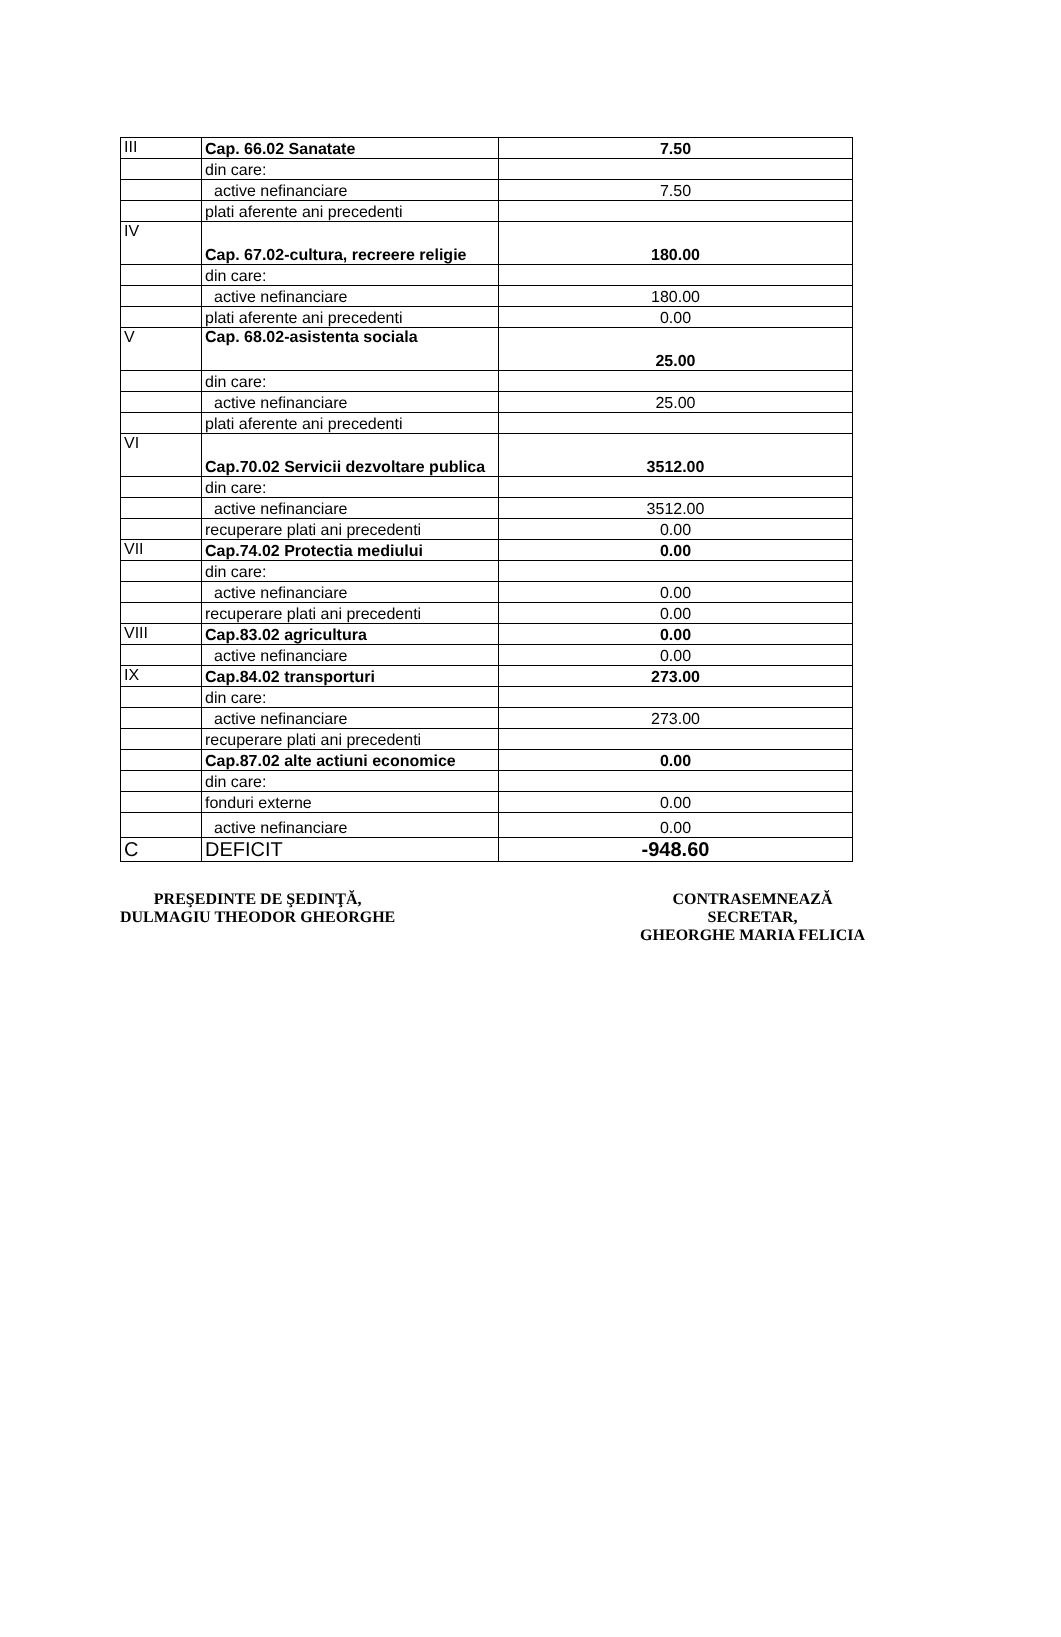| III | Cap. 66.02 Sanatate | 7.50 |
| | din care: | |
| | active nefinanciare | 7.50 |
| | plati aferente ani precedenti | |
| IV | Cap. 67.02-cultura, recreere religie | 180.00 |
| | din care: | |
| | active nefinanciare | 180.00 |
| | plati aferente ani precedenti | 0.00 |
| V | Cap. 68.02-asistenta sociala | 25.00 |
| | din care: | |
| | active nefinanciare | 25.00 |
| | plati aferente ani precedenti | |
| VI | Cap.70.02 Servicii dezvoltare publica | 3512.00 |
| | din care: | |
| | active nefinanciare | 3512.00 |
| | recuperare plati ani precedenti | 0.00 |
| VII | Cap.74.02 Protectia mediului | 0.00 |
| | din care: | |
| | active nefinanciare | 0.00 |
| | recuperare plati ani precedenti | 0.00 |
| VIII | Cap.83.02 agricultura | 0.00 |
| | active nefinanciare | 0.00 |
| IX | Cap.84.02 transporturi | 273.00 |
| | din care: | |
| | active nefinanciare | 273.00 |
| | recuperare plati ani precedenti | |
| | Cap.87.02 alte actiuni economice | 0.00 |
| | din care: | |
| | fonduri externe | 0.00 |
| | active nefinanciare | 0.00 |
| C | DEFICIT | -948.60 |
PREŞEDINTE DE ŞEDINŢĂ,
DULMAGIU THEODOR GHEORGHE
CONTRASEMNEAZĂ
SECRETAR,
GHEORGHE MARIA FELICIA